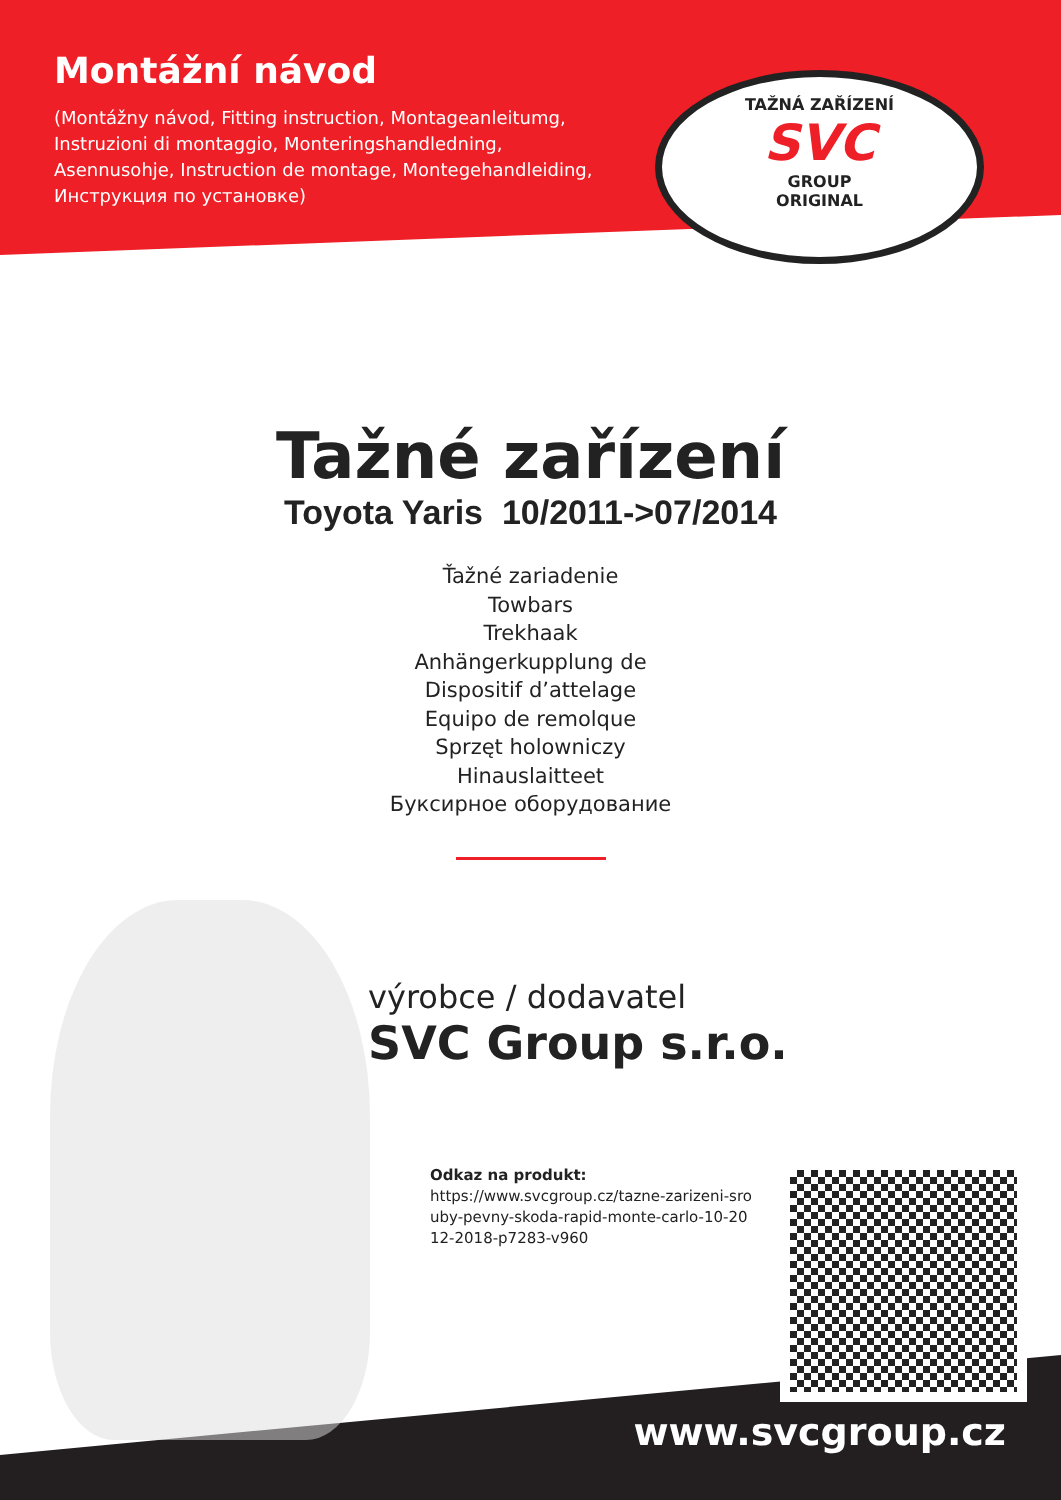Montážní návod
(Montážny návod, Fitting instruction, Montageanleitumg, Instruzioni di montaggio, Monteringshandledning, Asennusohje, Instruction de montage, Montegehandleiding, Инструкция по установке)
TAŽNÁ ZAŘÍZENÍ
SVC
GROUP
ORIGINAL
Tažné zařízení
Toyota Yaris 10/2011->07/2014
Ťažné zariadenie
Towbars
Trekhaak
Anhängerkupplung de
Dispositif d’attelage
Equipo de remolque
Sprzęt holowniczy
Hinauslaitteet
Буксирное оборудование
výrobce / dodavatel
SVC Group s.r.o.
Odkaz na produkt:
https://www.svcgroup.cz/tazne-zarizeni-sro uby-pevny-skoda-rapid-monte-carlo-10-20 12-2018-p7283-v960
www.svcgroup.cz